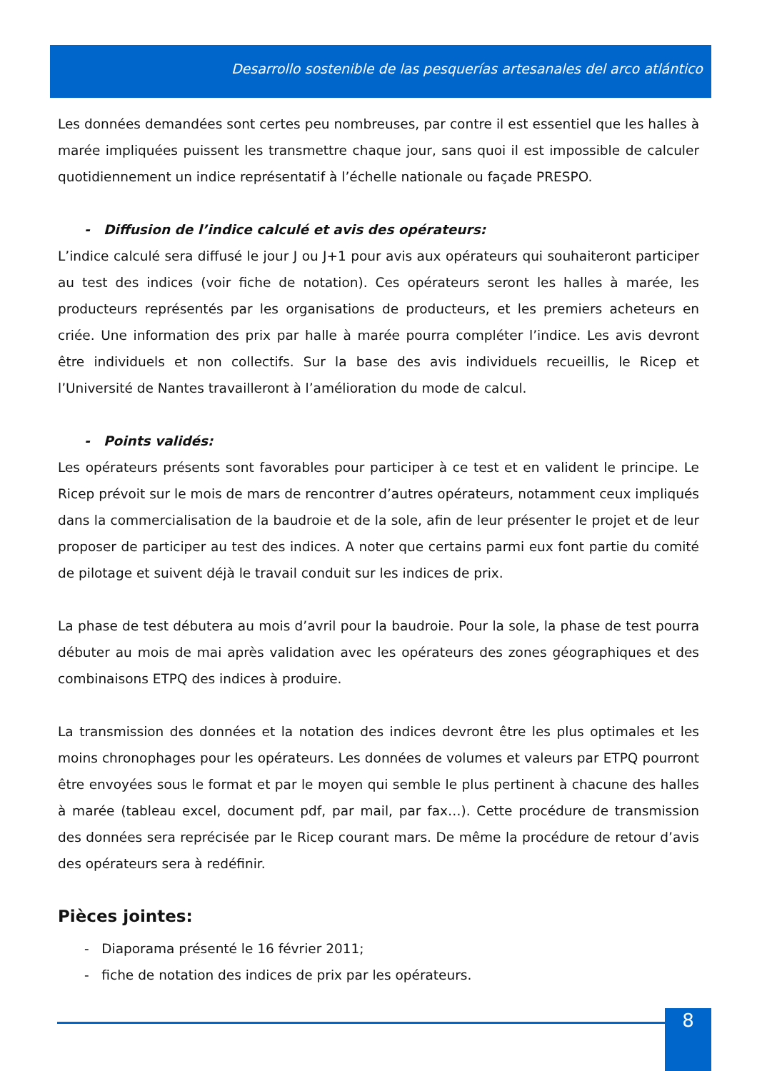Desarrollo sostenible de las pesquerías artesanales del arco atlántico
Les données demandées sont certes peu nombreuses, par contre il est essentiel que les halles à marée impliquées puissent les transmettre chaque jour, sans quoi il est impossible de calculer quotidiennement un indice représentatif à l’échelle nationale ou façade PRESPO.
- Diffusion de l’indice calculé et avis des opérateurs:
L’indice calculé sera diffusé le jour J ou J+1 pour avis aux opérateurs qui souhaiteront participer au test des indices (voir fiche de notation). Ces opérateurs seront les halles à marée, les producteurs représentés par les organisations de producteurs, et les premiers acheteurs en criée. Une information des prix par halle à marée pourra compléter l’indice. Les avis devront être individuels et non collectifs. Sur la base des avis individuels recueillis, le Ricep et l’Université de Nantes travailleront à l’amélioration du mode de calcul.
- Points validés:
Les opérateurs présents sont favorables pour participer à ce test et en valident le principe. Le Ricep prévoit sur le mois de mars de rencontrer d’autres opérateurs, notamment ceux impliqués dans la commercialisation de la baudroie et de la sole, afin de leur présenter le projet et de leur proposer de participer au test des indices. A noter que certains parmi eux font partie du comité de pilotage et suivent déjà le travail conduit sur les indices de prix.
La phase de test débutera au mois d’avril pour la baudroie. Pour la sole, la phase de test pourra débuter au mois de mai après validation avec les opérateurs des zones géographiques et des combinaisons ETPQ des indices à produire.
La transmission des données et la notation des indices devront être les plus optimales et les moins chronophages pour les opérateurs. Les données de volumes et valeurs par ETPQ pourront être envoyées sous le format et par le moyen qui semble le plus pertinent à chacune des halles à marée (tableau excel, document pdf, par mail, par fax…). Cette procédure de transmission des données sera reprécisée par le Ricep courant mars. De même la procédure de retour d’avis des opérateurs sera à redéfinir.
Pièces jointes:
- Diaporama présenté le 16 février 2011;
- fiche de notation des indices de prix par les opérateurs.
8